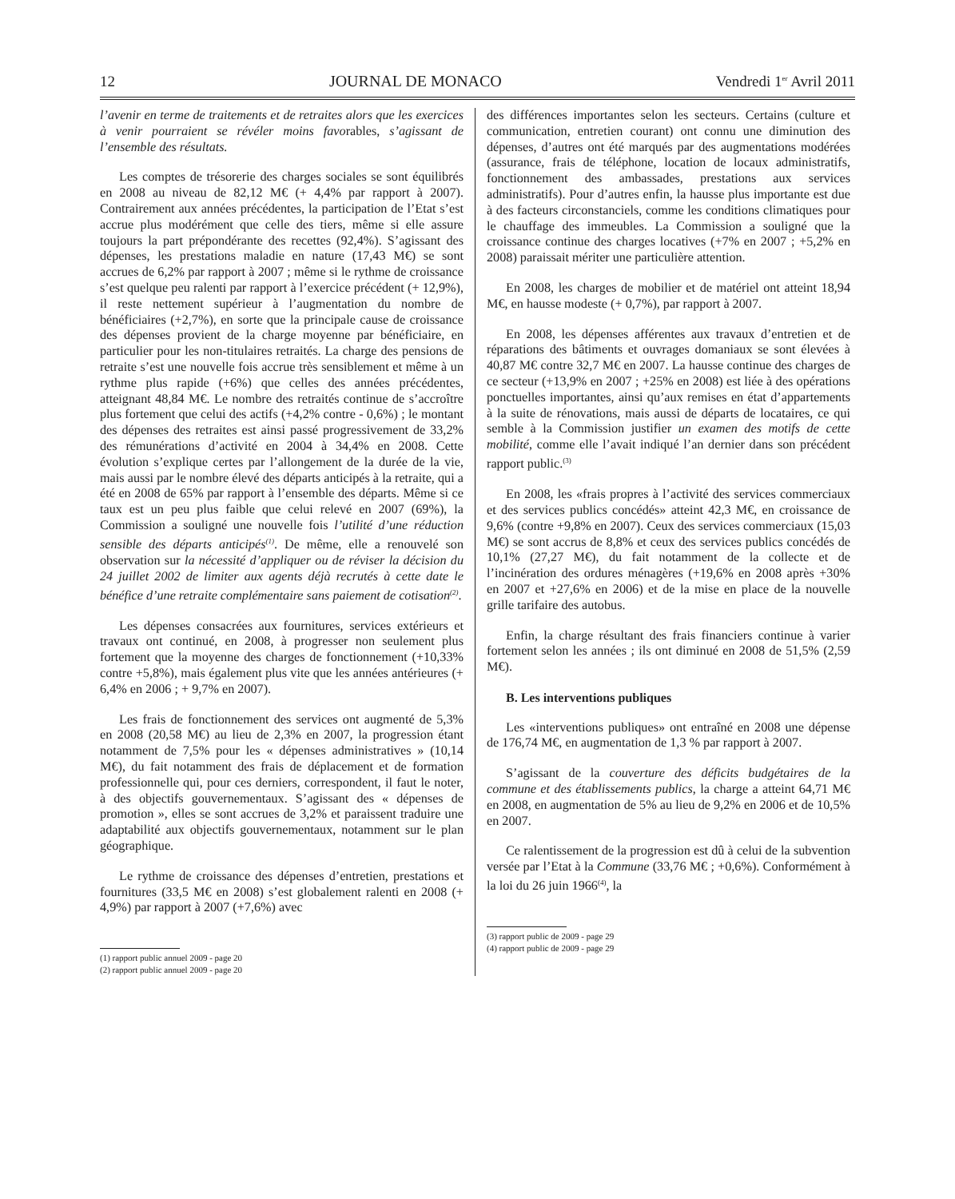12 JOURNAL DE MONACO Vendredi 1<sup>er</sup> Avril 2011
l’avenir en terme de traitements et de retraites alors que les exercices à venir pourraient se révéler moins favorables, s’agissant de l’ensemble des résultats.
Les comptes de trésorerie des charges sociales se sont équilibrés en 2008 au niveau de 82,12 M€ (+ 4,4% par rapport à 2007). Contrairement aux années précédentes, la participation de l’Etat s’est accrue plus modérément que celle des tiers, même si elle assure toujours la part prépondérante des recettes (92,4%). S’agissant des dépenses, les prestations maladie en nature (17,43 M€) se sont accrues de 6,2% par rapport à 2007 ; même si le rythme de croissance s’est quelque peu ralenti par rapport à l’exercice précédent (+ 12,9%), il reste nettement supérieur à l’augmentation du nombre de bénéficiaires (+2,7%), en sorte que la principale cause de croissance des dépenses provient de la charge moyenne par bénéficiaire, en particulier pour les non-titulaires retraités. La charge des pensions de retraite s’est une nouvelle fois accrue très sensiblement et même à un rythme plus rapide (+6%) que celles des années précédentes, atteignant 48,84 M€. Le nombre des retraités continue de s’accroître plus fortement que celui des actifs (+4,2% contre - 0,6%) ; le montant des dépenses des retraites est ainsi passé progressivement de 33,2% des rémunérations d’activité en 2004 à 34,4% en 2008. Cette évolution s’explique certes par l’allongement de la durée de la vie, mais aussi par le nombre élevé des départs anticipés à la retraite, qui a été en 2008 de 65% par rapport à l’ensemble des départs. Même si ce taux est un peu plus faible que celui relevé en 2007 (69%), la Commission a souligné une nouvelle fois l’utilité d’une réduction sensible des départs anticipés<sup>(1)</sup>. De même, elle a renouvelé son observation sur la nécessité d’appliquer ou de réviser la décision du 24 juillet 2002 de limiter aux agents déjà recrutés à cette date le bénéfice d’une retraite complémentaire sans paiement de cotisation<sup>(2)</sup>.
Les dépenses consacrées aux fournitures, services extérieurs et travaux ont continué, en 2008, à progresser non seulement plus fortement que la moyenne des charges de fonctionnement (+10,33% contre +5,8%), mais également plus vite que les années antérieures (+ 6,4% en 2006 ; + 9,7% en 2007).
Les frais de fonctionnement des services ont augmenté de 5,3% en 2008 (20,58 M€) au lieu de 2,3% en 2007, la progression étant notamment de 7,5% pour les « dépenses administratives » (10,14 M€), du fait notamment des frais de déplacement et de formation professionnelle qui, pour ces derniers, correspondent, il faut le noter, à des objectifs gouvernementaux. S’agissant des « dépenses de promotion », elles se sont accrues de 3,2% et paraissent traduire une adaptabilité aux objectifs gouvernementaux, notamment sur le plan géographique.
Le rythme de croissance des dépenses d’entretien, prestations et fournitures (33,5 M€ en 2008) s’est globalement ralenti en 2008 (+ 4,9%) par rapport à 2007 (+7,6%) avec
(1) rapport public annuel 2009 - page 20
(2) rapport public annuel 2009 - page 20
des différences importantes selon les secteurs. Certains (culture et communication, entretien courant) ont connu une diminution des dépenses, d’autres ont été marqués par des augmentations modérées (assurance, frais de téléphone, location de locaux administratifs, fonctionnement des ambassades, prestations aux services administratifs). Pour d’autres enfin, la hausse plus importante est due à des facteurs circonstanciels, comme les conditions climatiques pour le chauffage des immeubles. La Commission a souligné que la croissance continue des charges locatives (+7% en 2007 ; +5,2% en 2008) paraissait mériter une particulière attention.
En 2008, les charges de mobilier et de matériel ont atteint 18,94 M€, en hausse modeste (+ 0,7%), par rapport à 2007.
En 2008, les dépenses afférentes aux travaux d’entretien et de réparations des bâtiments et ouvrages domaniaux se sont élevées à 40,87 M€ contre 32,7 M€ en 2007. La hausse continue des charges de ce secteur (+13,9% en 2007 ; +25% en 2008) est liée à des opérations ponctuelles importantes, ainsi qu’aux remises en état d’appartements à la suite de rénovations, mais aussi de départs de locataires, ce qui semble à la Commission justifier un examen des motifs de cette mobilité, comme elle l’avait indiqué l’an dernier dans son précédent rapport public.<sup>(3)</sup>
En 2008, les «frais propres à l’activité des services commerciaux et des services publics concédés» atteint 42,3 M€, en croissance de 9,6% (contre +9,8% en 2007). Ceux des services commerciaux (15,03 M€) se sont accrus de 8,8% et ceux des services publics concédés de 10,1% (27,27 M€), du fait notamment de la collecte et de l’incinération des ordures ménagères (+19,6% en 2008 après +30% en 2007 et +27,6% en 2006) et de la mise en place de la nouvelle grille tarifaire des autobus.
Enfin, la charge résultant des frais financiers continue à varier fortement selon les années ; ils ont diminué en 2008 de 51,5% (2,59 M€).
B. Les interventions publiques
Les «interventions publiques» ont entraîné en 2008 une dépense de 176,74 M€, en augmentation de 1,3 % par rapport à 2007.
S’agissant de la couverture des déficits budgétaires de la commune et des établissements publics, la charge a atteint 64,71 M€ en 2008, en augmentation de 5% au lieu de 9,2% en 2006 et de 10,5% en 2007.
Ce ralentissement de la progression est dû à celui de la subvention versée par l’Etat à la Commune (33,76 M€ ; +0,6%). Conformément à la loi du 26 juin 1966<sup>(4)</sup>, la
(3) rapport public de 2009 - page 29
(4) rapport public de 2009 - page 29